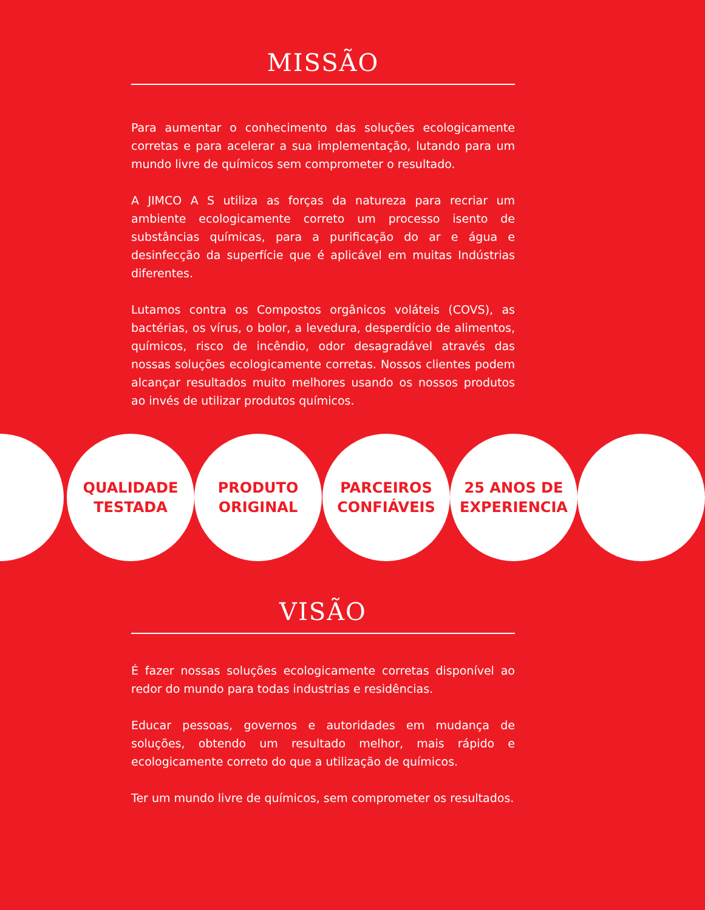MISSÃO
Para aumentar o conhecimento das soluções ecologicamente corretas e para acelerar a sua implementação, lutando para um mundo livre de químicos sem comprometer o resultado.
A JIMCO A S utiliza as forças da natureza para recriar um ambiente ecologicamente correto um processo isento de substâncias químicas, para a purificação do ar e água e desinfecção da superfície que é aplicável em muitas Indústrias diferentes.
Lutamos contra os Compostos orgânicos voláteis (COVS), as bactérias, os vírus, o bolor, a levedura, desperdício de alimentos, químicos, risco de incêndio, odor desagradável através das nossas soluções ecologicamente corretas. Nossos clientes podem alcançar resultados muito melhores usando os nossos produtos ao invés de utilizar produtos químicos.
QUALIDADE
TESTADA
PRODUTO
ORIGINAL
PARCEIROS
CONFIÁVEIS
25 ANOS DE
EXPERIENCIA
VISÃO
É fazer nossas soluções ecologicamente corretas disponível ao redor do mundo para todas industrias e residências.
Educar pessoas, governos e autoridades em mudança de soluções, obtendo um resultado melhor, mais rápido e ecologicamente correto do que a utilização de químicos.
Ter um mundo livre de químicos, sem comprometer os resultados.